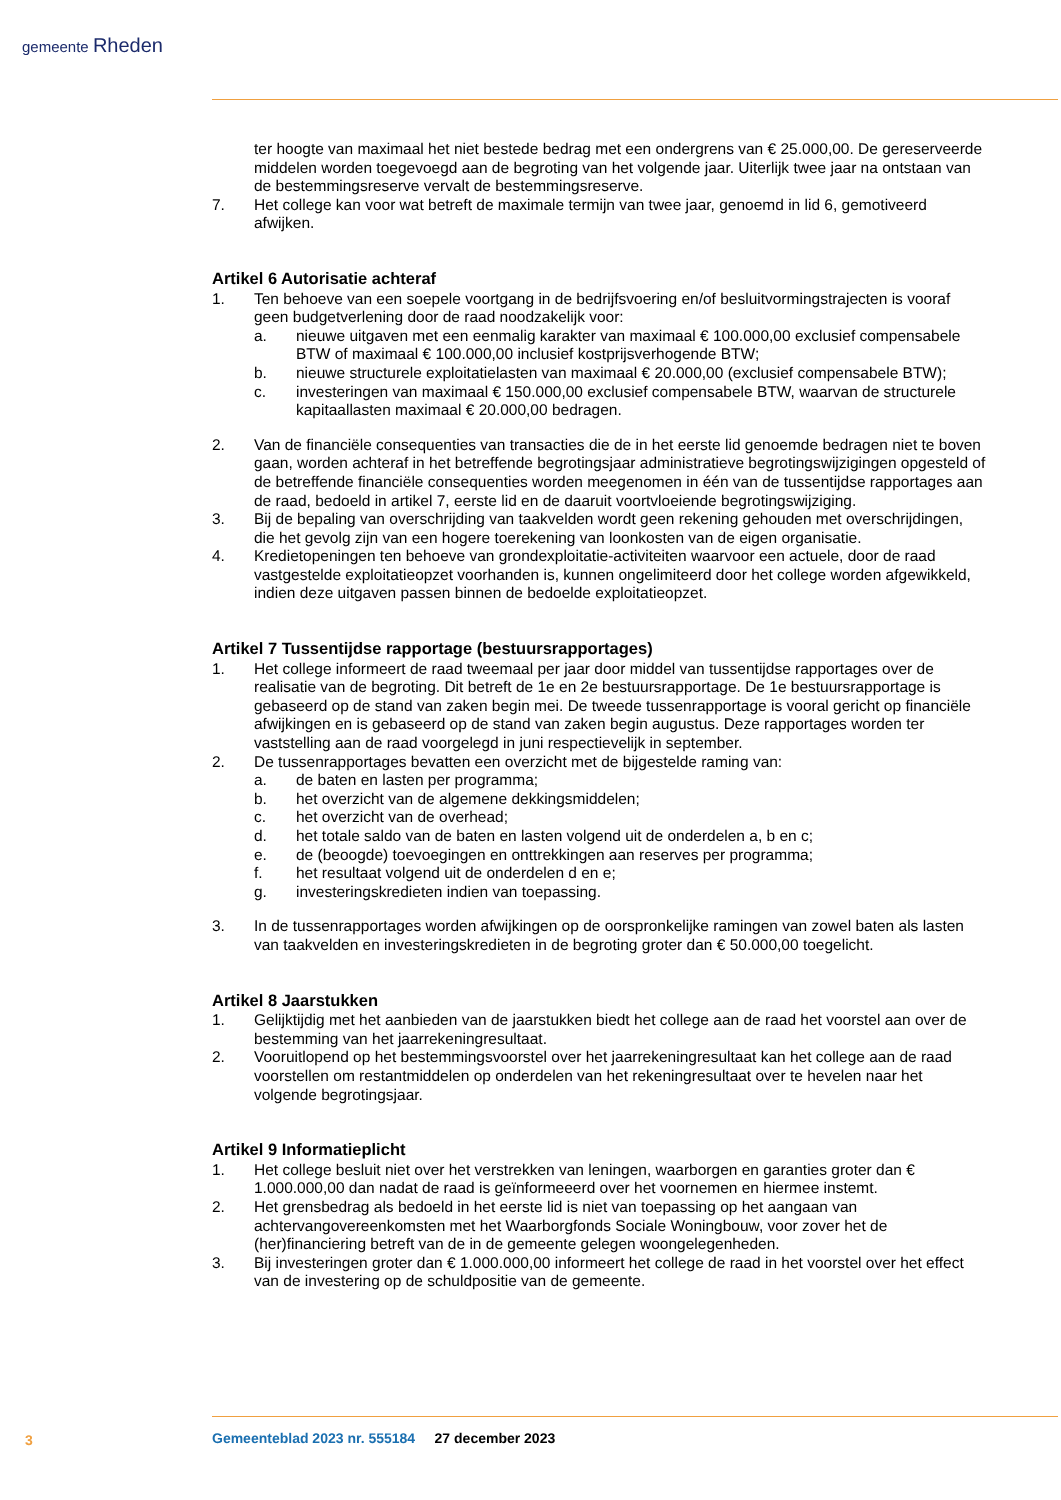gemeente Rheden
ter hoogte van maximaal het niet bestede bedrag met een ondergrens van € 25.000,00. De gereserveerde middelen worden toegevoegd aan de begroting van het volgende jaar. Uiterlijk twee jaar na ontstaan van de bestemmingsreserve vervalt de bestemmingsreserve.
7. Het college kan voor wat betreft de maximale termijn van twee jaar, genoemd in lid 6, gemotiveerd afwijken.
Artikel 6 Autorisatie achteraf
1. Ten behoeve van een soepele voortgang in de bedrijfsvoering en/of besluitvormingstrajecten is vooraf geen budgetverlening door de raad noodzakelijk voor:
a. nieuwe uitgaven met een eenmalig karakter van maximaal € 100.000,00 exclusief compensabele BTW of maximaal € 100.000,00 inclusief kostprijsverhogende BTW;
b. nieuwe structurele exploitatielasten van maximaal € 20.000,00 (exclusief compensabele BTW);
c. investeringen van maximaal € 150.000,00 exclusief compensabele BTW, waarvan de structurele kapitaallasten maximaal € 20.000,00 bedragen.
2. Van de financiële consequenties van transacties die de in het eerste lid genoemde bedragen niet te boven gaan, worden achteraf in het betreffende begrotingsjaar administratieve begrotingswijzigingen opgesteld of de betreffende financiële consequenties worden meegenomen in één van de tussentijdse rapportages aan de raad, bedoeld in artikel 7, eerste lid en de daaruit voortvloeiende begrotingswijziging.
3. Bij de bepaling van overschrijding van taakvelden wordt geen rekening gehouden met overschrijdingen, die het gevolg zijn van een hogere toerekening van loonkosten van de eigen organisatie.
4. Kredietopeningen ten behoeve van grondexploitatie-activiteiten waarvoor een actuele, door de raad vastgestelde exploitatieopzet voorhanden is, kunnen ongelimiteerd door het college worden afgewikkeld, indien deze uitgaven passen binnen de bedoelde exploitatieopzet.
Artikel 7 Tussentijdse rapportage (bestuursrapportages)
1. Het college informeert de raad tweemaal per jaar door middel van tussentijdse rapportages over de realisatie van de begroting. Dit betreft de 1e en 2e bestuursrapportage. De 1e bestuursrapportage is gebaseerd op de stand van zaken begin mei. De tweede tussenrapportage is vooral gericht op financiële afwijkingen en is gebaseerd op de stand van zaken begin augustus. Deze rapportages worden ter vaststelling aan de raad voorgelegd in juni respectievelijk in september.
2. De tussenrapportages bevatten een overzicht met de bijgestelde raming van:
a. de baten en lasten per programma;
b. het overzicht van de algemene dekkingsmiddelen;
c. het overzicht van de overhead;
d. het totale saldo van de baten en lasten volgend uit de onderdelen a, b en c;
e. de (beoogde) toevoegingen en onttrekkingen aan reserves per programma;
f. het resultaat volgend uit de onderdelen d en e;
g. investeringskredieten indien van toepassing.
3. In de tussenrapportages worden afwijkingen op de oorspronkelijke ramingen van zowel baten als lasten van taakvelden en investeringskredieten in de begroting groter dan € 50.000,00 toegelicht.
Artikel 8 Jaarstukken
1. Gelijktijdig met het aanbieden van de jaarstukken biedt het college aan de raad het voorstel aan over de bestemming van het jaarrekeningresultaat.
2. Vooruitlopend op het bestemmingsvoorstel over het jaarrekeningresultaat kan het college aan de raad voorstellen om restantmiddelen op onderdelen van het rekeningresultaat over te hevelen naar het volgende begrotingsjaar.
Artikel 9 Informatieplicht
1. Het college besluit niet over het verstrekken van leningen, waarborgen en garanties groter dan € 1.000.000,00 dan nadat de raad is geïnformeeerd over het voornemen en hiermee instemt.
2. Het grensbedrag als bedoeld in het eerste lid is niet van toepassing op het aangaan van achtervangovereenkomsten met het Waarborgfonds Sociale Woningbouw, voor zover het de (her)financiering betreft van de in de gemeente gelegen woongelegenheden.
3. Bij investeringen groter dan € 1.000.000,00 informeert het college de raad in het voorstel over het effect van de investering op de schuldpositie van de gemeente.
3
Gemeenteblad 2023 nr. 555184 27 december 2023